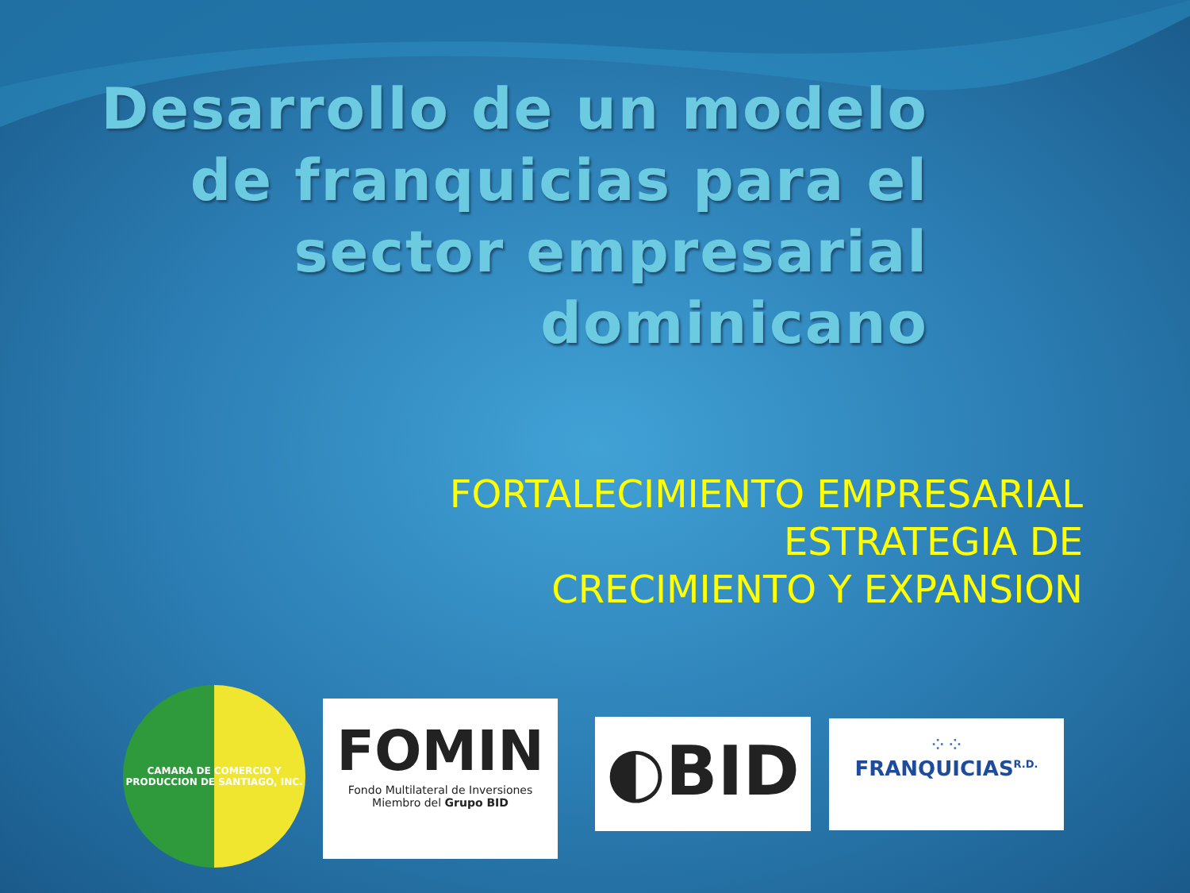Desarrollo de un modelo de franquicias para el sector empresarial dominicano
FORTALECIMIENTO EMPRESARIAL
ESTRATEGIA DE
CRECIMIENTO Y EXPANSION
CAMARA DE COMERCIO Y PRODUCCION DE SANTIAGO, INC.
FOMIN
Fondo Multilateral de Inversiones
Miembro del Grupo BID
◐BID
⁘⁘
FRANQUICIAS<sup>R.D.</sup>